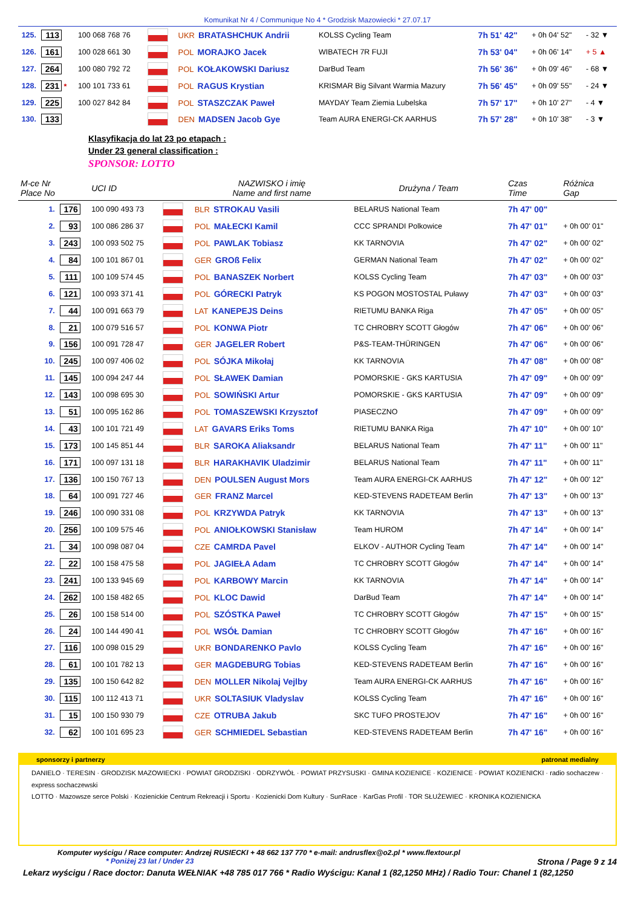Komunikat Nr 4 / Communique No 4 * Grodzisk Mazowiecki * 27.07.17
| 125. | 113 | 100 068 768 76 | | UKR BRATASHCHUK Andrii | KOLSS Cycling Team | 7h 51' 42" | + 0h 04' 52" | - 32 ▼ |
| 126. | 161 | 100 028 661 30 | | POL MORAJKO Jacek | WIBATECH 7R FUJI | 7h 53' 04" | + 0h 06' 14" | + 5 ▲ |
| 127. | 264 | 100 080 792 72 | | POL KOŁAKOWSKI Dariusz | DarBud Team | 7h 56' 36" | + 0h 09' 46" | - 68 ▼ |
| 128. | 231 * | 100 101 733 61 | | POL RAGUS Krystian | KRISMAR Big Silvant Warmia Mazury | 7h 56' 45" | + 0h 09' 55" | - 24 ▼ |
| 129. | 225 | 100 027 842 84 | | POL STASZCZAK Paweł | MAYDAY Team Ziemia Lubelska | 7h 57' 17" | + 0h 10' 27" | - 4 ▼ |
| 130. | 133 | | | DEN MADSEN Jacob Gye | Team AURA ENERGI-CK AARHUS | 7h 57' 28" | + 0h 10' 38" | - 3 ▼ |
Klasyfikacja do lat 23 po etapach :
Under 23 general classification :
SPONSOR: LOTTO
| M-ce Nr Place No | | UCI ID | | NAZWISKO i imię Name and first name | Drużyna / Team | Czas Time | Różnica Gap |
| 1. | 176 | 100 090 493 73 | | BLR STROKAU Vasili | BELARUS National Team | 7h 47' 00" | |
| 2. | 93 | 100 086 286 37 | | POL MAŁECKI Kamil | CCC SPRANDI Polkowice | 7h 47' 01" | + 0h 00' 01" |
| 3. | 243 | 100 093 502 75 | | POL PAWLAK Tobiasz | KK TARNOVIA | 7h 47' 02" | + 0h 00' 02" |
| 4. | 84 | 100 101 867 01 | | GER GROß Felix | GERMAN National Team | 7h 47' 02" | + 0h 00' 02" |
| 5. | 111 | 100 109 574 45 | | POL BANASZEK Norbert | KOLSS Cycling Team | 7h 47' 03" | + 0h 00' 03" |
| 6. | 121 | 100 093 371 41 | | POL GÓRECKI Patryk | KS POGON MOSTOSTAL Puławy | 7h 47' 03" | + 0h 00' 03" |
| 7. | 44 | 100 091 663 79 | | LAT KANEPEJS Deins | RIETUMU BANKA Riga | 7h 47' 05" | + 0h 00' 05" |
| 8. | 21 | 100 079 516 57 | | POL KONWA Piotr | TC CHROBRY SCOTT Głogów | 7h 47' 06" | + 0h 00' 06" |
| 9. | 156 | 100 091 728 47 | | GER JAGELER Robert | P&S-TEAM-THÜRINGEN | 7h 47' 06" | + 0h 00' 06" |
| 10. | 245 | 100 097 406 02 | | POL SÓJKA Mikołaj | KK TARNOVIA | 7h 47' 08" | + 0h 00' 08" |
| 11. | 145 | 100 094 247 44 | | POL SŁAWEK Damian | POMORSKIE - GKS KARTUSIA | 7h 47' 09" | + 0h 00' 09" |
| 12. | 143 | 100 098 695 30 | | POL SOWIŃSKI Artur | POMORSKIE - GKS KARTUSIA | 7h 47' 09" | + 0h 00' 09" |
| 13. | 51 | 100 095 162 86 | | POL TOMASZEWSKI Krzysztof | PIASECZNO | 7h 47' 09" | + 0h 00' 09" |
| 14. | 43 | 100 101 721 49 | | LAT GAVARS Eriks Toms | RIETUMU BANKA Riga | 7h 47' 10" | + 0h 00' 10" |
| 15. | 173 | 100 145 851 44 | | BLR SAROKA Aliaksandr | BELARUS National Team | 7h 47' 11" | + 0h 00' 11" |
| 16. | 171 | 100 097 131 18 | | BLR HARAKHAVIK Uladzimir | BELARUS National Team | 7h 47' 11" | + 0h 00' 11" |
| 17. | 136 | 100 150 767 13 | | DEN POULSEN August Mors | Team AURA ENERGI-CK AARHUS | 7h 47' 12" | + 0h 00' 12" |
| 18. | 64 | 100 091 727 46 | | GER FRANZ Marcel | KED-STEVENS RADETEAM Berlin | 7h 47' 13" | + 0h 00' 13" |
| 19. | 246 | 100 090 331 08 | | POL KRZYWDA Patryk | KK TARNOVIA | 7h 47' 13" | + 0h 00' 13" |
| 20. | 256 | 100 109 575 46 | | POL ANIOŁKOWSKI Stanisław | Team HUROM | 7h 47' 14" | + 0h 00' 14" |
| 21. | 34 | 100 098 087 04 | | CZE CAMRDA Pavel | ELKOV - AUTHOR Cycling Team | 7h 47' 14" | + 0h 00' 14" |
| 22. | 22 | 100 158 475 58 | | POL JAGIEŁA Adam | TC CHROBRY SCOTT Głogów | 7h 47' 14" | + 0h 00' 14" |
| 23. | 241 | 100 133 945 69 | | POL KARBOWY Marcin | KK TARNOVIA | 7h 47' 14" | + 0h 00' 14" |
| 24. | 262 | 100 158 482 65 | | POL KLOC Dawid | DarBud Team | 7h 47' 14" | + 0h 00' 14" |
| 25. | 26 | 100 158 514 00 | | POL SZÓSTKA Paweł | TC CHROBRY SCOTT Głogów | 7h 47' 15" | + 0h 00' 15" |
| 26. | 24 | 100 144 490 41 | | POL WSÓŁ Damian | TC CHROBRY SCOTT Głogów | 7h 47' 16" | + 0h 00' 16" |
| 27. | 116 | 100 098 015 29 | | UKR BONDARENKO Pavlo | KOLSS Cycling Team | 7h 47' 16" | + 0h 00' 16" |
| 28. | 61 | 100 101 782 13 | | GER MAGDEBURG Tobias | KED-STEVENS RADETEAM Berlin | 7h 47' 16" | + 0h 00' 16" |
| 29. | 135 | 100 150 642 82 | | DEN MOLLER Nikolaj Vejlby | Team AURA ENERGI-CK AARHUS | 7h 47' 16" | + 0h 00' 16" |
| 30. | 115 | 100 112 413 71 | | UKR SOLTASIUK Vladyslav | KOLSS Cycling Team | 7h 47' 16" | + 0h 00' 16" |
| 31. | 15 | 100 150 930 79 | | CZE OTRUBA Jakub | SKC TUFO PROSTEJOV | 7h 47' 16" | + 0h 00' 16" |
| 32. | 62 | 100 101 695 23 | | GER SCHMIEDEL Sebastian | KED-STEVENS RADETEAM Berlin | 7h 47' 16" | + 0h 00' 16" |
sponsorzy i partnerzy patronat medialny
DANIELO · TERESIN · GRODZISK MAZOWIECKI · POWIAT GRODZISKI · ODRZYWÓŁ · POWIAT PRZYSUSKI · GMINA KOZIENICE · KOZIENICE · POWIAT KOZIENICKI · radio sochaczew · express sochaczewski
LOTTO · Mazowsze serce Polski · Kozienickie Centrum Rekreacji i Sportu · Kozienicki Dom Kultury · SunRace · KarGas Profil · TOR SŁUŻEWIEC · KRONIKA KOZIENICKA
Komputer wyścigu / Race computer: Andrzej RUSIECKI + 48 662 137 770 * e-mail: andrusflex@o2.pl * www.flextour.pl
* Poniżej 23 lat / Under 23 Strona / Page 9 z 14
Lekarz wyścigu / Race doctor: Danuta WEŁNIAK +48 785 017 766 * Radio Wyścigu: Kanał 1 (82,1250 MHz) / Radio Tour: Chanel 1 (82,1250